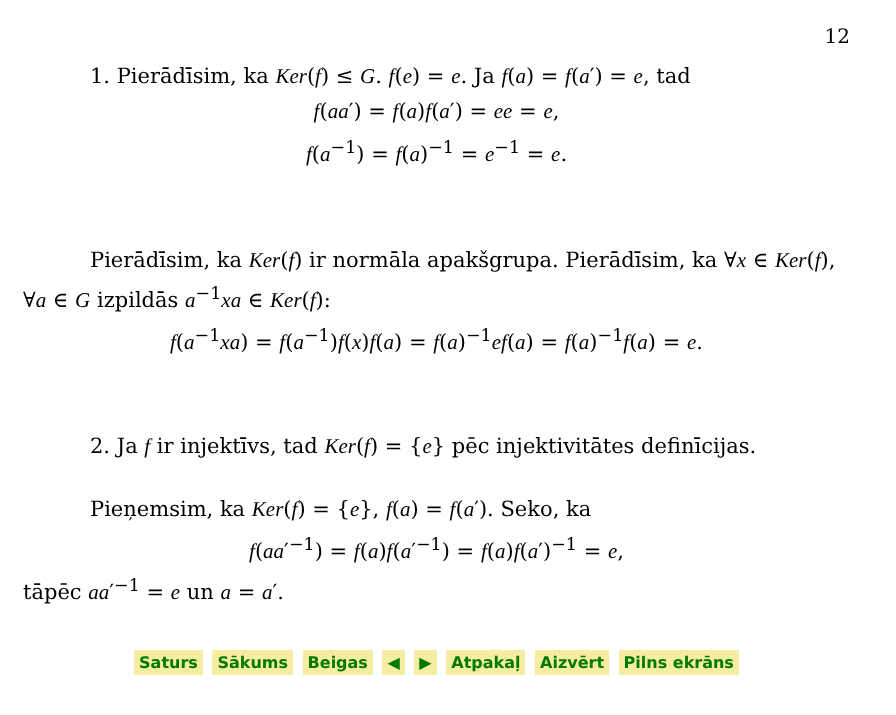12
1. Pierādīsim, ka Ker(f) ≤ G. f(e) = e. Ja f(a) = f(a′) = e, tad
f(aa′) = f(a)f(a′) = ee = e,
f(a<sup>−1</sup>) = f(a)<sup>−1</sup> = e<sup>−1</sup> = e.
Pierādīsim, ka Ker(f) ir normāla apakšgrupa. Pierādīsim, ka ∀x ∈ Ker(f), ∀a ∈ G izpildās a<sup>−1</sup>xa ∈ Ker(f):
f(a<sup>−1</sup>xa) = f(a<sup>−1</sup>)f(x)f(a) = f(a)<sup>−1</sup>ef(a) = f(a)<sup>−1</sup>f(a) = e.
2. Ja f ir injektīvs, tad Ker(f) = {e} pēc injektivitātes definīcijas.
Pieņemsim, ka Ker(f) = {e}, f(a) = f(a′). Seko, ka
f(aa′<sup>−1</sup>) = f(a)f(a′<sup>−1</sup>) = f(a)f(a′)<sup>−1</sup> = e,
tāpēc aa′<sup>−1</sup> = e un a = a′.
Saturs Sākums Beigas ◀ ▶ Atpakaļ Aizvērt Pilns ekrāns